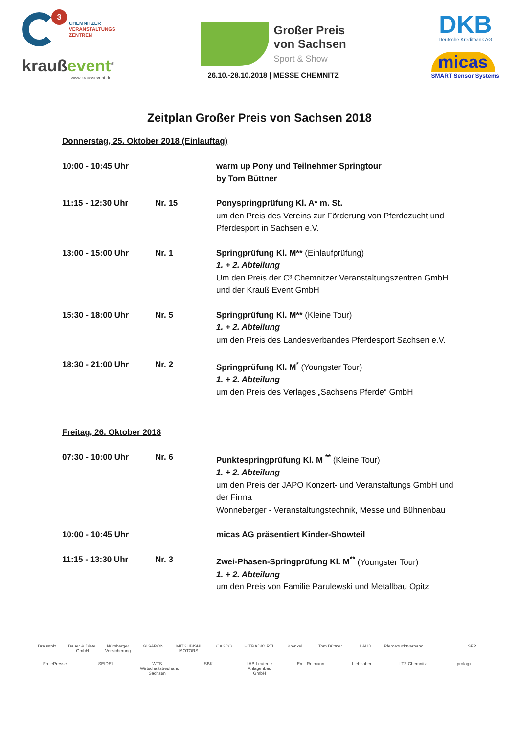3
CHEMNITZER
VERANSTALTUNGS
ZENTREN
kraußevent<sup>®</sup>
www.kraussevent.de
Großer Preis
von Sachsen
Sport & Show
26.10.-28.10.2018 | MESSE CHEMNITZ
DKB
Deutsche Kreditbank AG
micas
SMART Sensor Systems
Zeitplan Großer Preis von Sachsen 2018
Donnerstag, 25. Oktober 2018 (Einlauftag)
10:00 - 10:45 Uhr warm up Pony und Teilnehmer Springtour
by Tom Büttner
11:15 - 12:30 Uhr Nr. 15 Ponyspringprüfung Kl. A* m. St.
um den Preis des Vereins zur Förderung von Pferdezucht und Pferdesport in Sachsen e.V.
13:00 - 15:00 Uhr Nr. 1 Springprüfung Kl. M** (Einlaufprüfung)
1. + 2. Abteilung
Um den Preis der C³ Chemnitzer Veranstaltungszentren GmbH und der Krauß Event GmbH
15:30 - 18:00 Uhr Nr. 5 Springprüfung Kl. M** (Kleine Tour)
1. + 2. Abteilung
um den Preis des Landesverbandes Pferdesport Sachsen e.V.
18:30 - 21:00 Uhr Nr. 2 Springprüfung Kl. M<sup>*</sup> (Youngster Tour)
1. + 2. Abteilung
um den Preis des Verlages „Sachsens Pferde“ GmbH
Freitag, 26. Oktober 2018
07:30 - 10:00 Uhr Nr. 6 Punktespringprüfung Kl. M <sup>**</sup> (Kleine Tour)
1. + 2. Abteilung
um den Preis der JAPO Konzert- und Veranstaltungs GmbH und der Firma
Wonneberger - Veranstaltungstechnik, Messe und Bühnenbau
10:00 - 10:45 Uhr micas AG präsentiert Kinder-Showteil
11:15 - 13:30 Uhr Nr. 3 Zwei-Phasen-Springprüfung Kl. M<sup>**</sup> (Youngster Tour)
1. + 2. Abteilung
um den Preis von Familie Parulewski und Metallbau Opitz
Braustolz Bauer & Dietel GmbH Nürnberger Versicherung GIGARON MITSUBISHI MOTORS CASCO HITRADIO RTL Krenkel Tom Büttner LAUB Pferdezuchtverband SFP FreiePresse SEIDEL WTS Wirtschaftstreuhand Sachsen SBK LAB Leuteritz Anlagenbau GmbH Emil Reimann Liebhaber LTZ Chemnitz prologx